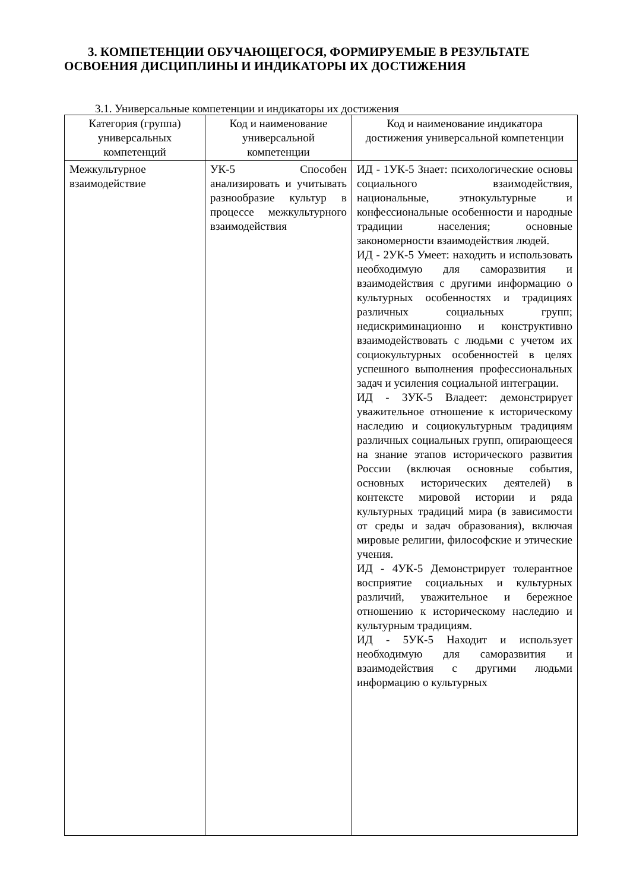3. КОМПЕТЕНЦИИ ОБУЧАЮЩЕГОСЯ, ФОРМИРУЕМЫЕ В РЕЗУЛЬТАТЕ ОСВОЕНИЯ ДИСЦИПЛИНЫ И ИНДИКАТОРЫ ИХ ДОСТИЖЕНИЯ
3.1. Универсальные компетенции и индикаторы их достижения
| Категория (группа) универсальных компетенций | Код и наименование универсальной компетенции | Код и наименование индикатора достижения универсальной компетенции |
| --- | --- | --- |
| Межкультурное взаимодействие | УК-5 Способен анализировать и учитывать разнообразие культур в процессе межкультурного взаимодействия | ИД - 1УК-5 Знает: психологические основы социального взаимодействия, национальные, этнокультурные и конфессиональные особенности и народные традиции населения; основные закономерности взаимодействия людей. ИД - 2УК-5 Умеет: находить и использовать необходимую для саморазвития и взаимодействия с другими информацию о культурных особенностях и традициях различных социальных групп; недискриминационно и конструктивно взаимодействовать с людьми с учетом их социокультурных особенностей в целях успешного выполнения профессиональных задач и усиления социальной интеграции. ИД - 3УК-5 Владеет: демонстрирует уважительное отношение к историческому наследию и социокультурным традициям различных социальных групп, опирающееся на знание этапов исторического развития России (включая основные события, основных исторических деятелей) в контексте мировой истории и ряда культурных традиций мира (в зависимости от среды и задач образования), включая мировые религии, философские и этические учения. ИД - 4УК-5 Демонстрирует толерантное восприятие социальных и культурных различий, уважительное и бережное отношению к историческому наследию и культурным традициям. ИД - 5УК-5 Находит и использует необходимую для саморазвития и взаимодействия с другими людьми информацию о культурных |